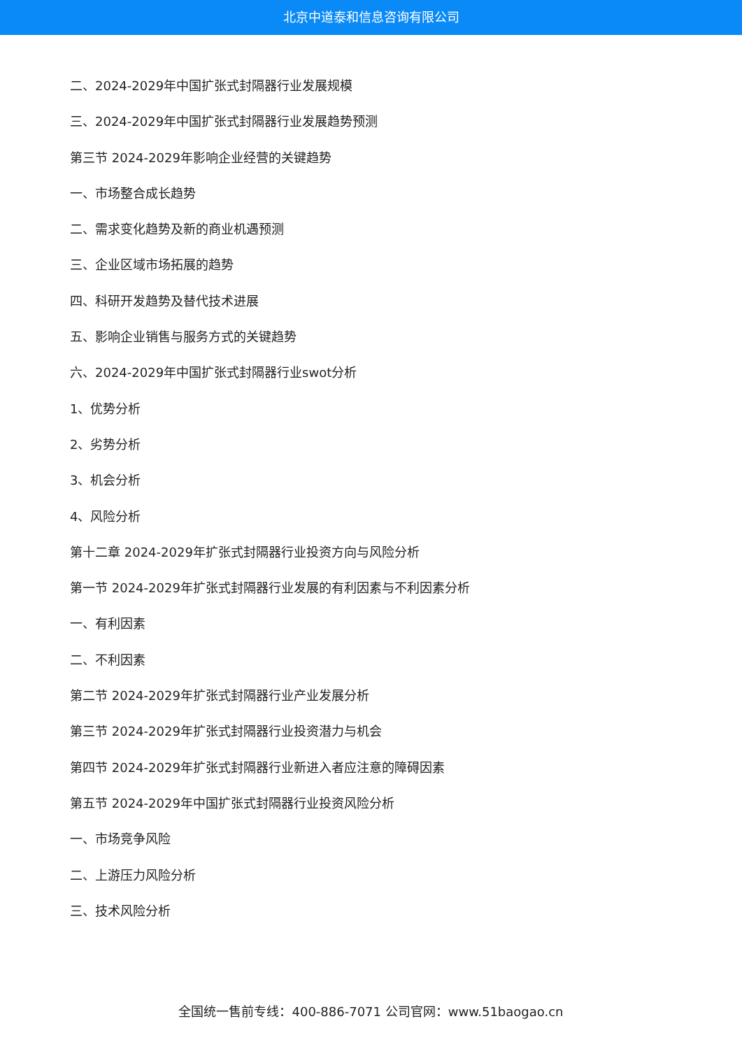北京中道泰和信息咨询有限公司
二、2024-2029年中国扩张式封隔器行业发展规模
三、2024-2029年中国扩张式封隔器行业发展趋势预测
第三节 2024-2029年影响企业经营的关键趋势
一、市场整合成长趋势
二、需求变化趋势及新的商业机遇预测
三、企业区域市场拓展的趋势
四、科研开发趋势及替代技术进展
五、影响企业销售与服务方式的关键趋势
六、2024-2029年中国扩张式封隔器行业swot分析
1、优势分析
2、劣势分析
3、机会分析
4、风险分析
第十二章 2024-2029年扩张式封隔器行业投资方向与风险分析
第一节 2024-2029年扩张式封隔器行业发展的有利因素与不利因素分析
一、有利因素
二、不利因素
第二节 2024-2029年扩张式封隔器行业产业发展分析
第三节 2024-2029年扩张式封隔器行业投资潜力与机会
第四节 2024-2029年扩张式封隔器行业新进入者应注意的障碍因素
第五节 2024-2029年中国扩张式封隔器行业投资风险分析
一、市场竞争风险
二、上游压力风险分析
三、技术风险分析
全国统一售前专线：400-886-7071 公司官网：www.51baogao.cn